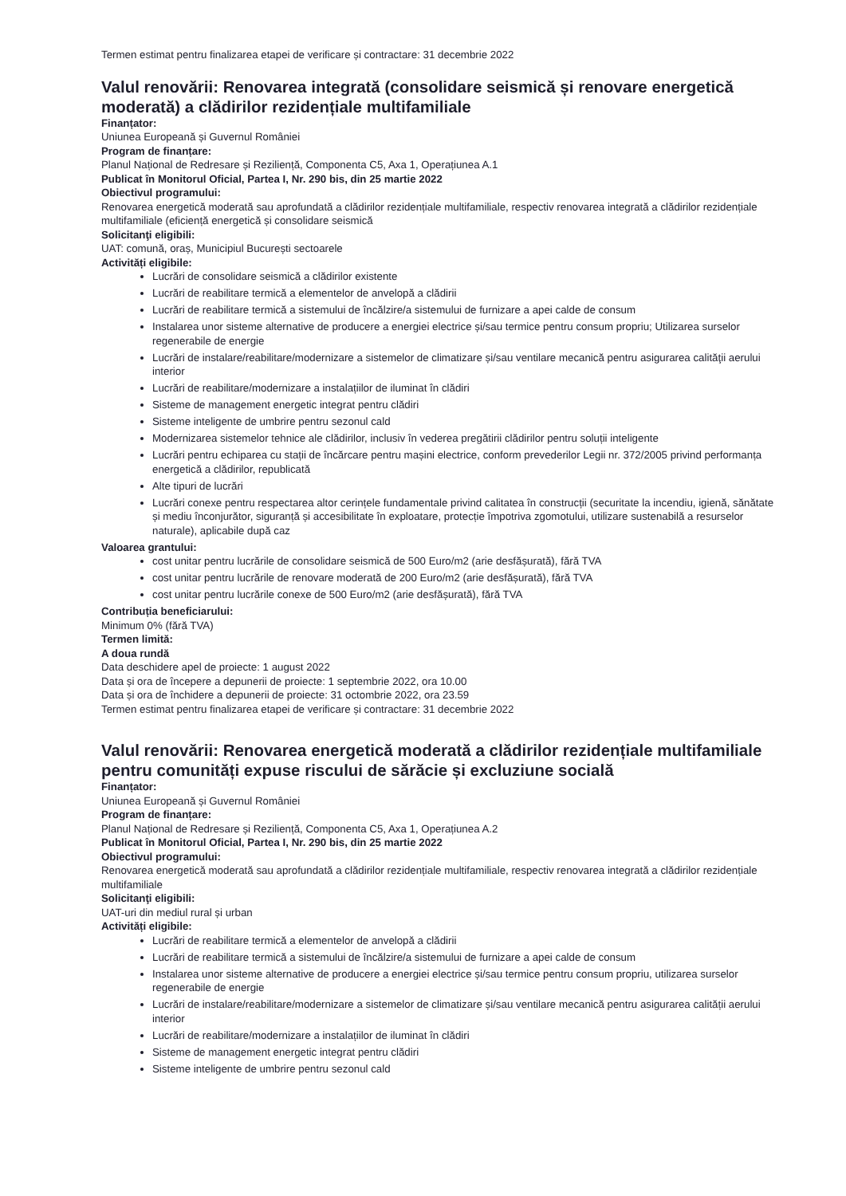Termen estimat pentru finalizarea etapei de verificare și contractare: 31 decembrie 2022
Valul renovării: Renovarea integrată (consolidare seismică și renovare energetică moderată) a clădirilor rezidențiale multifamiliale
Finanțator:
Uniunea Europeană și Guvernul României
Program de finanțare:
Planul Național de Redresare și Reziliență, Componenta C5, Axa 1, Operațiunea A.1
Publicat în Monitorul Oficial, Partea I, Nr. 290 bis, din 25 martie 2022
Obiectivul programului:
Renovarea energetică moderată sau aprofundată a clădirilor rezidențiale multifamiliale, respectiv renovarea integrată a clădirilor rezidențiale multifamiliale (eficiență energetică și consolidare seismică
Solicitanţi eligibili:
UAT: comună, oraș, Municipiul București sectoarele
Activități eligibile:
Lucrări de consolidare seismică a clădirilor existente
Lucrări de reabilitare termică a elementelor de anvelopă a clădirii
Lucrări de reabilitare termică a sistemului de încălzire/a sistemului de furnizare a apei calde de consum
Instalarea unor sisteme alternative de producere a energiei electrice și/sau termice pentru consum propriu; Utilizarea surselor regenerabile de energie
Lucrări de instalare/reabilitare/modernizare a sistemelor de climatizare și/sau ventilare mecanică pentru asigurarea calităţii aerului interior
Lucrări de reabilitare/modernizare a instalațiilor de iluminat în clădiri
Sisteme de management energetic integrat pentru clădiri
Sisteme inteligente de umbrire pentru sezonul cald
Modernizarea sistemelor tehnice ale clădirilor, inclusiv în vederea pregătirii clădirilor pentru soluții inteligente
Lucrări pentru echiparea cu stații de încărcare pentru mașini electrice, conform prevederilor Legii nr. 372/2005 privind performanța energetică a clădirilor, republicată
Alte tipuri de lucrări
Lucrări conexe pentru respectarea altor cerințele fundamentale privind calitatea în construcții (securitate la incendiu, igienă, sănătate și mediu înconjurător, siguranță și accesibilitate în exploatare, protecție împotriva zgomotului, utilizare sustenabilă a resurselor naturale), aplicabile după caz
Valoarea grantului:
cost unitar pentru lucrările de consolidare seismică de 500 Euro/m2 (arie desfășurată), fără TVA
cost unitar pentru lucrările de renovare moderată de 200 Euro/m2 (arie desfășurată), fără TVA
cost unitar pentru lucrările conexe de 500 Euro/m2 (arie desfășurată), fără TVA
Contribuția beneficiarului:
Minimum 0% (fără TVA)
Termen limită:
A doua rundă
Data deschidere apel de proiecte: 1 august 2022
Data și ora de începere a depunerii de proiecte: 1 septembrie 2022, ora 10.00
Data și ora de închidere a depunerii de proiecte: 31 octombrie 2022, ora 23.59
Termen estimat pentru finalizarea etapei de verificare și contractare: 31 decembrie 2022
Valul renovării: Renovarea energetică moderată a clădirilor rezidențiale multifamiliale pentru comunități expuse riscului de sărăcie și excluziune socială
Finanțator:
Uniunea Europeană și Guvernul României
Program de finanțare:
Planul Național de Redresare și Reziliență, Componenta C5, Axa 1, Operațiunea A.2
Publicat în Monitorul Oficial, Partea I, Nr. 290 bis, din 25 martie 2022
Obiectivul programului:
Renovarea energetică moderată sau aprofundată a clădirilor rezidențiale multifamiliale, respectiv renovarea integrată a clădirilor rezidențiale multifamiliale
Solicitanţi eligibili:
UAT-uri din mediul rural și urban
Activități eligibile:
Lucrări de reabilitare termică a elementelor de anvelopă a clădirii
Lucrări de reabilitare termică a sistemului de încălzire/a sistemului de furnizare a apei calde de consum
Instalarea unor sisteme alternative de producere a energiei electrice și/sau termice pentru consum propriu, utilizarea surselor regenerabile de energie
Lucrări de instalare/reabilitare/modernizare a sistemelor de climatizare și/sau ventilare mecanică pentru asigurarea calității aerului interior
Lucrări de reabilitare/modernizare a instalațiilor de iluminat în clădiri
Sisteme de management energetic integrat pentru clădiri
Sisteme inteligente de umbrire pentru sezonul cald